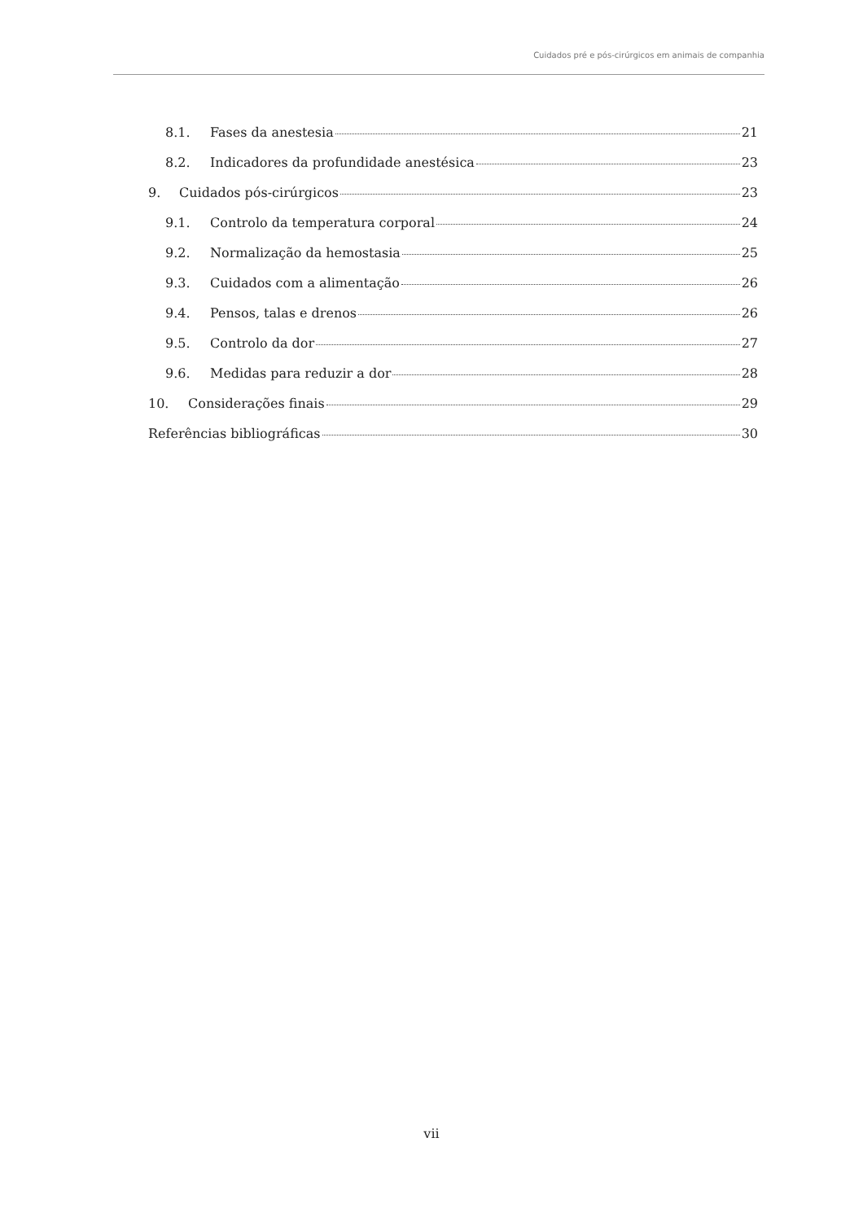Cuidados pré e pós-cirúrgicos em animais de companhia
8.1. Fases da anestesia 21
8.2. Indicadores da profundidade anestésica 23
9. Cuidados pós-cirúrgicos 23
9.1. Controlo da temperatura corporal 24
9.2. Normalização da hemostasia 25
9.3. Cuidados com a alimentação 26
9.4. Pensos, talas e drenos 26
9.5. Controlo da dor 27
9.6. Medidas para reduzir a dor 28
10. Considerações finais 29
Referências bibliográficas 30
vii